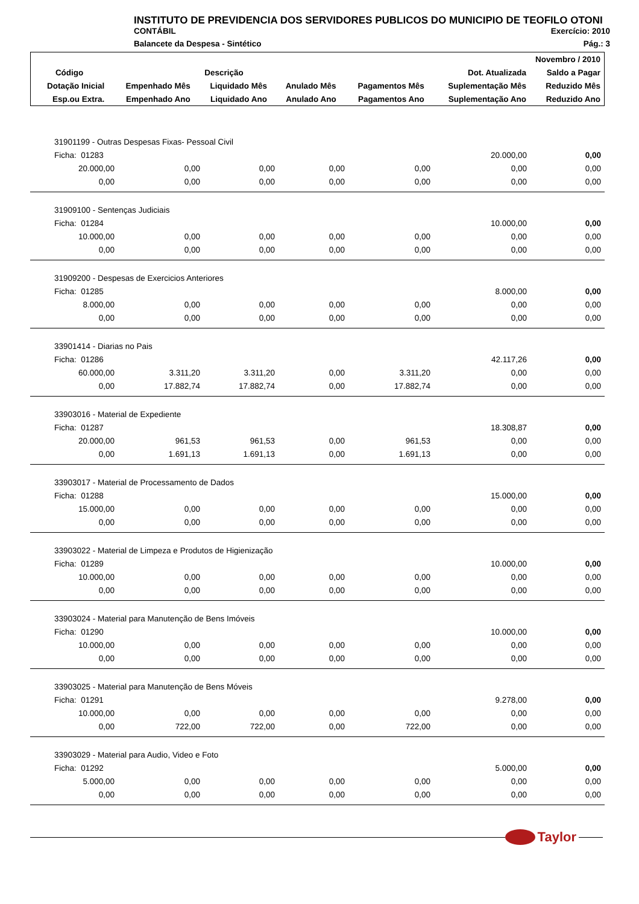INSTITUTO DE PREVIDENCIA DOS SERVIDORES PUBLICOS DO MUNICIPIO DE TEOFILO OTONI
CONTÁBIL Exercício: 2010
Balancete da Despesa - Sintético Pág.: 3
| Novembro / 2010 | | | | | | |
| --- | --- | --- | --- | --- | --- | --- |
| Código | Descrição | | | | Dot. Atualizada | Saldo a Pagar |
| Dotação Inicial | Empenhado Mês | Liquidado Mês | Anulado Mês | Pagamentos Mês | Suplementação Mês | Reduzido Mês |
| Esp.ou Extra. | Empenhado Ano | Liquidado Ano | Anulado Ano | Pagamentos Ano | Suplementação Ano | Reduzido Ano |
| 31901199 - Outras Despesas Fixas- Pessoal Civil | | | | | | |
| Ficha: 01283 | | | | | 20.000,00 | 0,00 |
| 20.000,00 | 0,00 | 0,00 | 0,00 | 0,00 | 0,00 | 0,00 |
| 0,00 | 0,00 | 0,00 | 0,00 | 0,00 | 0,00 | 0,00 |
| 31909100 - Sentenças Judiciais | | | | | | |
| Ficha: 01284 | | | | | 10.000,00 | 0,00 |
| 10.000,00 | 0,00 | 0,00 | 0,00 | 0,00 | 0,00 | 0,00 |
| 0,00 | 0,00 | 0,00 | 0,00 | 0,00 | 0,00 | 0,00 |
| 31909200 - Despesas de Exercicios Anteriores | | | | | | |
| Ficha: 01285 | | | | | 8.000,00 | 0,00 |
| 8.000,00 | 0,00 | 0,00 | 0,00 | 0,00 | 0,00 | 0,00 |
| 0,00 | 0,00 | 0,00 | 0,00 | 0,00 | 0,00 | 0,00 |
| 33901414 - Diarias no Pais | | | | | | |
| Ficha: 01286 | | | | | 42.117,26 | 0,00 |
| 60.000,00 | 3.311,20 | 3.311,20 | 0,00 | 3.311,20 | 0,00 | 0,00 |
| 0,00 | 17.882,74 | 17.882,74 | 0,00 | 17.882,74 | 0,00 | 0,00 |
| 33903016 - Material de Expediente | | | | | | |
| Ficha: 01287 | | | | | 18.308,87 | 0,00 |
| 20.000,00 | 961,53 | 961,53 | 0,00 | 961,53 | 0,00 | 0,00 |
| 0,00 | 1.691,13 | 1.691,13 | 0,00 | 1.691,13 | 0,00 | 0,00 |
| 33903017 - Material de Processamento de Dados | | | | | | |
| Ficha: 01288 | | | | | 15.000,00 | 0,00 |
| 15.000,00 | 0,00 | 0,00 | 0,00 | 0,00 | 0,00 | 0,00 |
| 0,00 | 0,00 | 0,00 | 0,00 | 0,00 | 0,00 | 0,00 |
| 33903022 - Material de Limpeza e Produtos de Higienização | | | | | | |
| Ficha: 01289 | | | | | 10.000,00 | 0,00 |
| 10.000,00 | 0,00 | 0,00 | 0,00 | 0,00 | 0,00 | 0,00 |
| 0,00 | 0,00 | 0,00 | 0,00 | 0,00 | 0,00 | 0,00 |
| 33903024 - Material para Manutenção de Bens Imóveis | | | | | | |
| Ficha: 01290 | | | | | 10.000,00 | 0,00 |
| 10.000,00 | 0,00 | 0,00 | 0,00 | 0,00 | 0,00 | 0,00 |
| 0,00 | 0,00 | 0,00 | 0,00 | 0,00 | 0,00 | 0,00 |
| 33903025 - Material para Manutenção de Bens Móveis | | | | | | |
| Ficha: 01291 | | | | | 9.278,00 | 0,00 |
| 10.000,00 | 0,00 | 0,00 | 0,00 | 0,00 | 0,00 | 0,00 |
| 0,00 | 722,00 | 722,00 | 0,00 | 722,00 | 0,00 | 0,00 |
| 33903029 - Material para Audio, Video e Foto | | | | | | |
| Ficha: 01292 | | | | | 5.000,00 | 0,00 |
| 5.000,00 | 0,00 | 0,00 | 0,00 | 0,00 | 0,00 | 0,00 |
| 0,00 | 0,00 | 0,00 | 0,00 | 0,00 | 0,00 | 0,00 |
Taylor